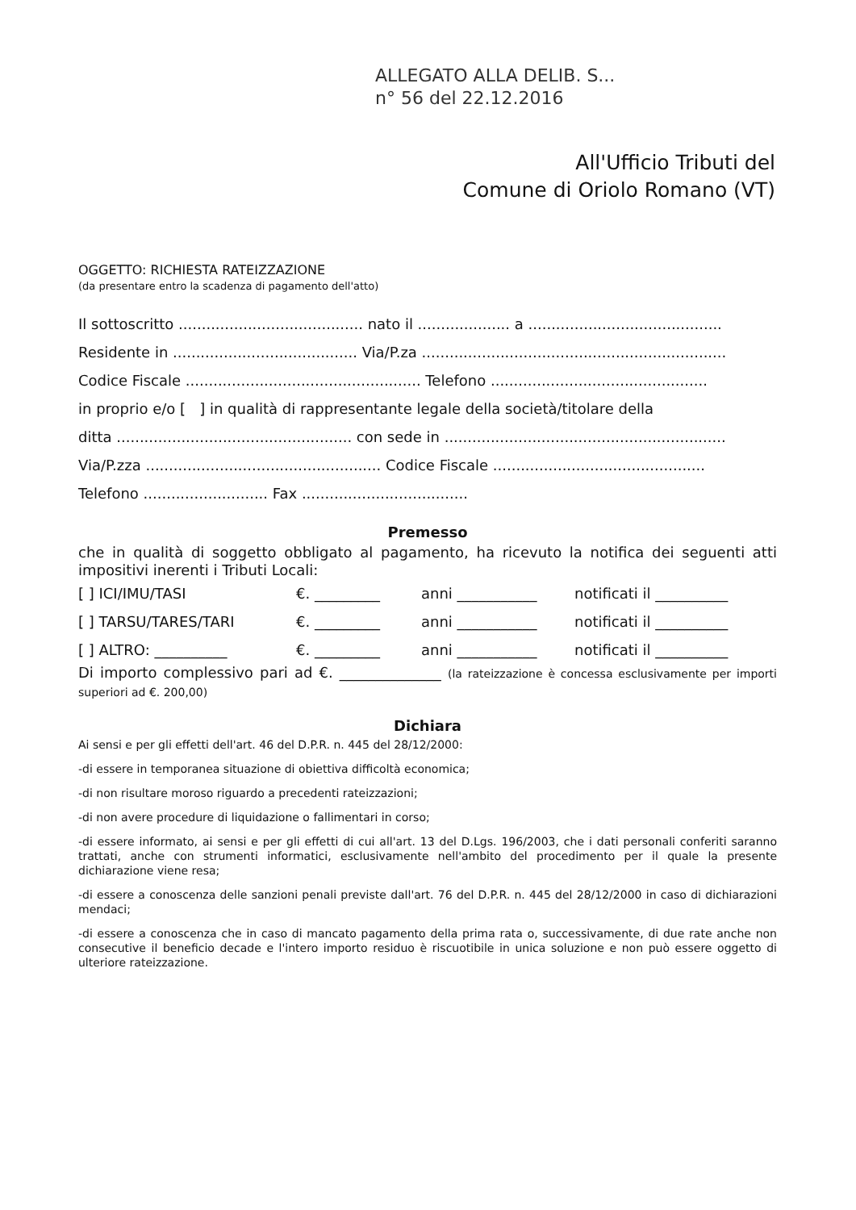ALLEGATO ALLA DELIB. S...
n° 56 del 22.12.2016
All'Ufficio Tributi del
Comune di Oriolo Romano (VT)
OGGETTO: RICHIESTA RATEIZZAZIONE
(da presentare entro la scadenza di pagamento dell'atto)
Il sottoscritto ........................................ nato il .................... a ..........................................
Residente in ........................................ Via/P.za ..................................................................
Codice Fiscale ................................................... Telefono ...............................................
in proprio e/o [ ] in qualità di rappresentante legale della società/titolare della
ditta ................................................... con sede in .............................................................
Via/P.zza ................................................... Codice Fiscale ..............................................
Telefono ........................... Fax ....................................
Premesso
che in qualità di soggetto obbligato al pagamento, ha ricevuto la notifica dei seguenti atti impositivi inerenti i Tributi Locali:
[ ] ICI/IMU/TASI €. _________ anni ___________ notificati il __________
[ ] TARSU/TARES/TARI €. _________ anni ___________ notificati il __________
[ ] ALTRO: __________ €. _________ anni ___________ notificati il __________
Di importo complessivo pari ad €. ______________ (la rateizzazione è concessa esclusivamente per importi superiori ad €. 200,00)
Dichiara
Ai sensi e per gli effetti dell'art. 46 del D.P.R. n. 445 del 28/12/2000:
-di essere in temporanea situazione di obiettiva difficoltà economica;
-di non risultare moroso riguardo a precedenti rateizzazioni;
-di non avere procedure di liquidazione o fallimentari in corso;
-di essere informato, ai sensi e per gli effetti di cui all'art. 13 del D.Lgs. 196/2003, che i dati personali conferiti saranno trattati, anche con strumenti informatici, esclusivamente nell'ambito del procedimento per il quale la presente dichiarazione viene resa;
-di essere a conoscenza delle sanzioni penali previste dall'art. 76 del D.P.R. n. 445 del 28/12/2000 in caso di dichiarazioni mendaci;
-di essere a conoscenza che in caso di mancato pagamento della prima rata o, successivamente, di due rate anche non consecutive il beneficio decade e l'intero importo residuo è riscuotibile in unica soluzione e non può essere oggetto di ulteriore rateizzazione.